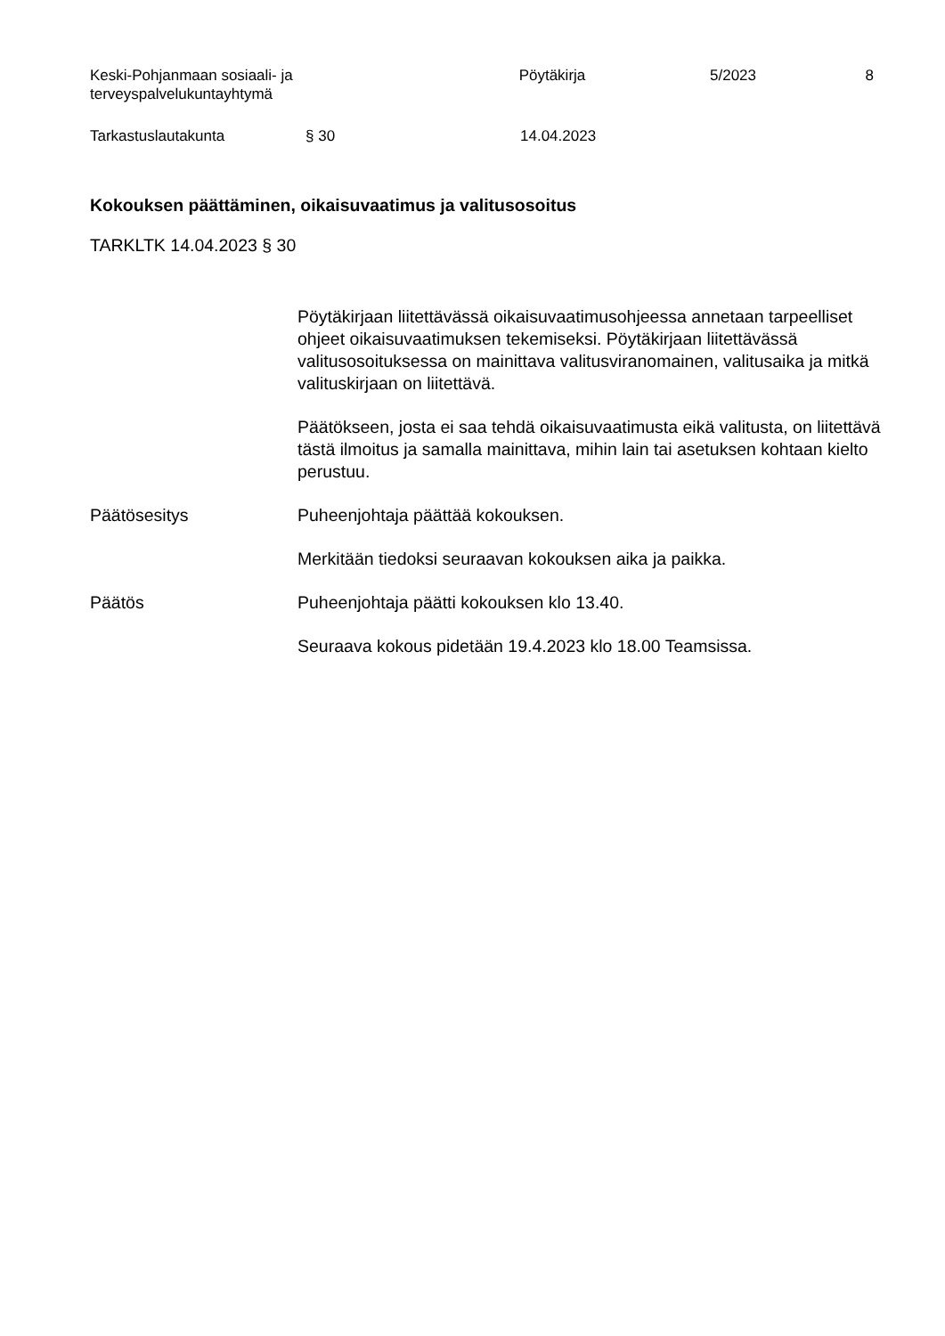Keski-Pohjanmaan sosiaali- ja
terveyspalvelukuntayhtymä
Pöytäkirja 5/2023 8
Tarkastuslautakunta § 30 14.04.2023
Kokouksen päättäminen, oikaisuvaatimus ja valitusosoitus
TARKLTK 14.04.2023 § 30
Pöytäkirjaan liitettävässä oikaisuvaatimusohjeessa annetaan tarpeelliset ohjeet oikaisuvaatimuksen tekemiseksi. Pöytäkirjaan liitettävässä valitusosoituksessa on mainittava valitusviranomainen, valitusaika ja mitkä valituskirjaan on liitettävä.
Päätökseen, josta ei saa tehdä oikaisuvaatimusta eikä valitusta, on liitettävä tästä ilmoitus ja samalla mainittava, mihin lain tai asetuksen kohtaan kielto perustuu.
Päätösesitys Puheenjohtaja päättää kokouksen.
Merkitään tiedoksi seuraavan kokouksen aika ja paikka.
Päätös Puheenjohtaja päätti kokouksen klo 13.40.
Seuraava kokous pidetään 19.4.2023 klo 18.00 Teamsissa.